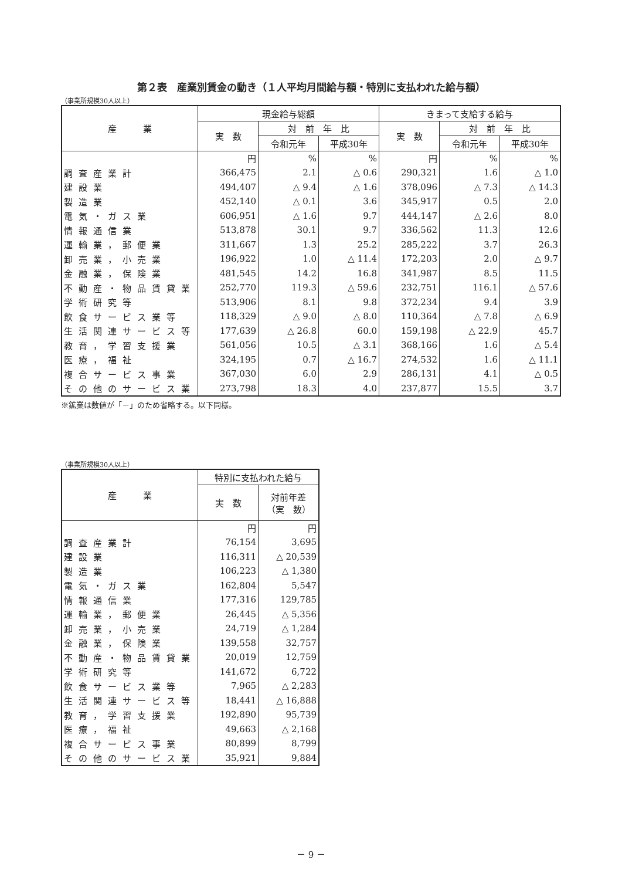第２表　産業別賃金の動き（１人平均月間給与額・特別に支払われた給与額）
（事業所規模30人以上）
| 産 業 | 現金給与総額 | | | きまって支給する給与 | | |
| --- | --- | --- | --- | --- | --- | --- |
| | 実 数 | 対 前 年 比 | | 実 数 | 対 前 年 比 | |
| | | 令和元年 | 平成30年 | | 令和元年 | 平成30年 |
| | 円 | % | % | 円 | % | % |
| 調査産業計 | 366,475 | 2.1 | △ 0.6 | 290,321 | 1.6 | △ 1.0 |
| 建設業 | 494,407 | △ 9.4 | △ 1.6 | 378,096 | △ 7.3 | △ 14.3 |
| 製造業 | 452,140 | △ 0.1 | 3.6 | 345,917 | 0.5 | 2.0 |
| 電気・ガス業 | 606,951 | △ 1.6 | 9.7 | 444,147 | △ 2.6 | 8.0 |
| 情報通信業 | 513,878 | 30.1 | 9.7 | 336,562 | 11.3 | 12.6 |
| 運輸業，郵便業 | 311,667 | 1.3 | 25.2 | 285,222 | 3.7 | 26.3 |
| 卸売業，小売業 | 196,922 | 1.0 | △ 11.4 | 172,203 | 2.0 | △ 9.7 |
| 金融業，保険業 | 481,545 | 14.2 | 16.8 | 341,987 | 8.5 | 11.5 |
| 不動産・物品賃貸業 | 252,770 | 119.3 | △ 59.6 | 232,751 | 116.1 | △ 57.6 |
| 学術研究等 | 513,906 | 8.1 | 9.8 | 372,234 | 9.4 | 3.9 |
| 飲食サービス業等 | 118,329 | △ 9.0 | △ 8.0 | 110,364 | △ 7.8 | △ 6.9 |
| 生活関連サービス等 | 177,639 | △ 26.8 | 60.0 | 159,198 | △ 22.9 | 45.7 |
| 教育，学習支援業 | 561,056 | 10.5 | △ 3.1 | 368,166 | 1.6 | △ 5.4 |
| 医療，福祉 | 324,195 | 0.7 | △ 16.7 | 274,532 | 1.6 | △ 11.1 |
| 複合サービス事業 | 367,030 | 6.0 | 2.9 | 286,131 | 4.1 | △ 0.5 |
| その他のサービス業 | 273,798 | 18.3 | 4.0 | 237,877 | 15.5 | 3.7 |
※鉱業は数値が「－」のため省略する。以下同様。
（事業所規模30人以上）
| 産 業 | 特別に支払われた給与 | |
| --- | --- | --- |
| | 実 数 | 対前年差 （実 数） |
| | 円 | 円 |
| 調査産業計 | 76,154 | 3,695 |
| 建設業 | 116,311 | △ 20,539 |
| 製造業 | 106,223 | △ 1,380 |
| 電気・ガス業 | 162,804 | 5,547 |
| 情報通信業 | 177,316 | 129,785 |
| 運輸業，郵便業 | 26,445 | △ 5,356 |
| 卸売業，小売業 | 24,719 | △ 1,284 |
| 金融業，保険業 | 139,558 | 32,757 |
| 不動産・物品賃貸業 | 20,019 | 12,759 |
| 学術研究等 | 141,672 | 6,722 |
| 飲食サービス業等 | 7,965 | △ 2,283 |
| 生活関連サービス等 | 18,441 | △ 16,888 |
| 教育，学習支援業 | 192,890 | 95,739 |
| 医療，福祉 | 49,663 | △ 2,168 |
| 複合サービス事業 | 80,899 | 8,799 |
| その他のサービス業 | 35,921 | 9,884 |
－ 9 －